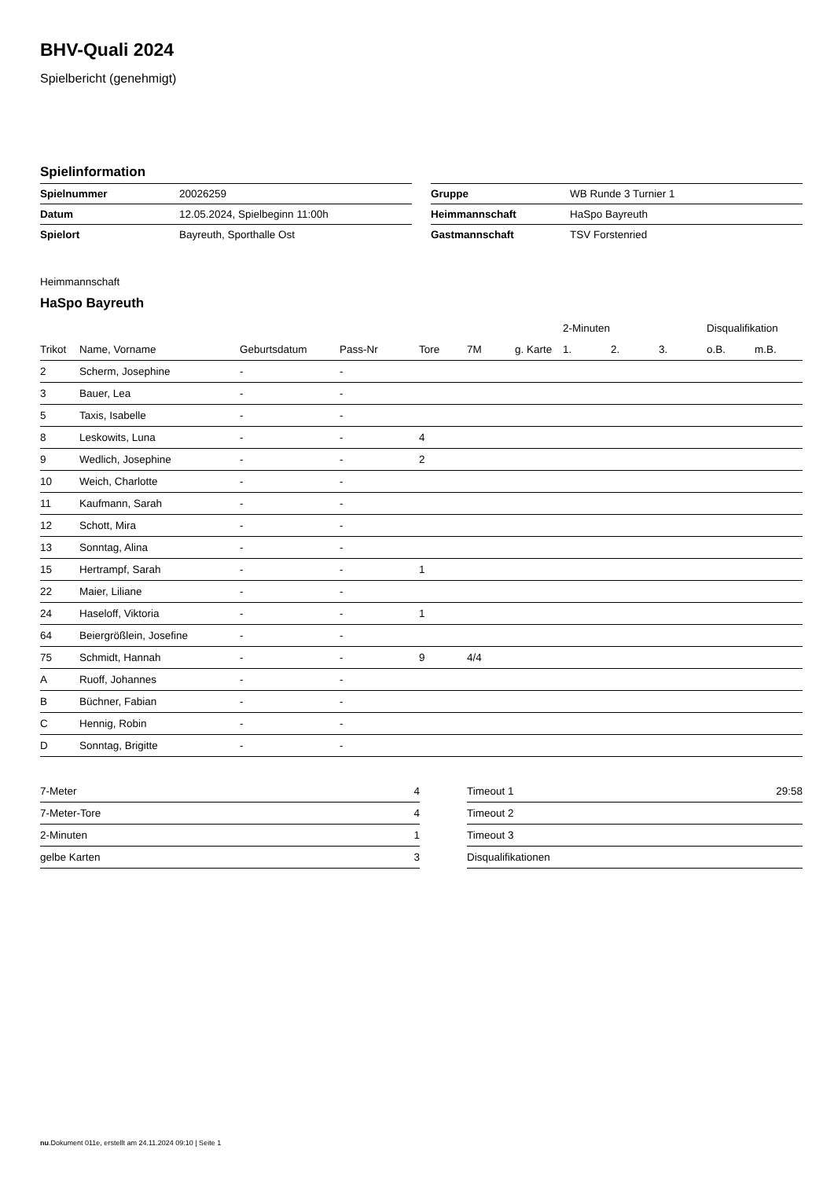BHV-Quali 2024
Spielbericht (genehmigt)
Spielinformation
| Spielnummer | 20026259 |
| Datum | 12.05.2024, Spielbeginn 11:00h |
| Spielort | Bayreuth, Sporthalle Ost |
| Gruppe | WB Runde 3 Turnier 1 |
| Heimmannschaft | HaSpo Bayreuth |
| Gastmannschaft | TSV Forstenried |
Heimmannschaft
HaSpo Bayreuth
| | | | | | | | 2-Minuten | | | Disqualifikation | |
| --- | --- | --- | --- | --- | --- | --- | --- | --- | --- | --- | --- |
| Trikot | Name, Vorname | Geburtsdatum | Pass-Nr | Tore | 7M | g. Karte | 1. | 2. | 3. | o.B. | m.B. |
| 2 | Scherm, Josephine | - | - | | | | | | | | |
| 3 | Bauer, Lea | - | - | | | | | | | | |
| 5 | Taxis, Isabelle | - | - | | | | | | | | |
| 8 | Leskowits, Luna | - | - | 4 | | | | | | | |
| 9 | Wedlich, Josephine | - | - | 2 | | | | | | | |
| 10 | Weich, Charlotte | - | - | | | | | | | | |
| 11 | Kaufmann, Sarah | - | - | | | | | | | | |
| 12 | Schott, Mira | - | - | | | | | | | | |
| 13 | Sonntag, Alina | - | - | | | | | | | | |
| 15 | Hertrampf, Sarah | - | - | 1 | | | | | | | |
| 22 | Maier, Liliane | - | - | | | | | | | | |
| 24 | Haseloff, Viktoria | - | - | 1 | | | | | | | |
| 64 | Beiergrößlein, Josefine | - | - | | | | | | | | |
| 75 | Schmidt, Hannah | - | - | 9 | 4/4 | | | | | | |
| A | Ruoff, Johannes | - | - | | | | | | | | |
| B | Büchner, Fabian | - | - | | | | | | | | |
| C | Hennig, Robin | - | - | | | | | | | | |
| D | Sonntag, Brigitte | - | - | | | | | | | | |
| 7-Meter | 4 |
| 7-Meter-Tore | 4 |
| 2-Minuten | 1 |
| gelbe Karten | 3 |
| Timeout 1 | 29:58 |
| Timeout 2 | |
| Timeout 3 | |
| Disqualifikationen | |
nu.Dokument 011e, erstellt am 24.11.2024 09:10 | Seite 1